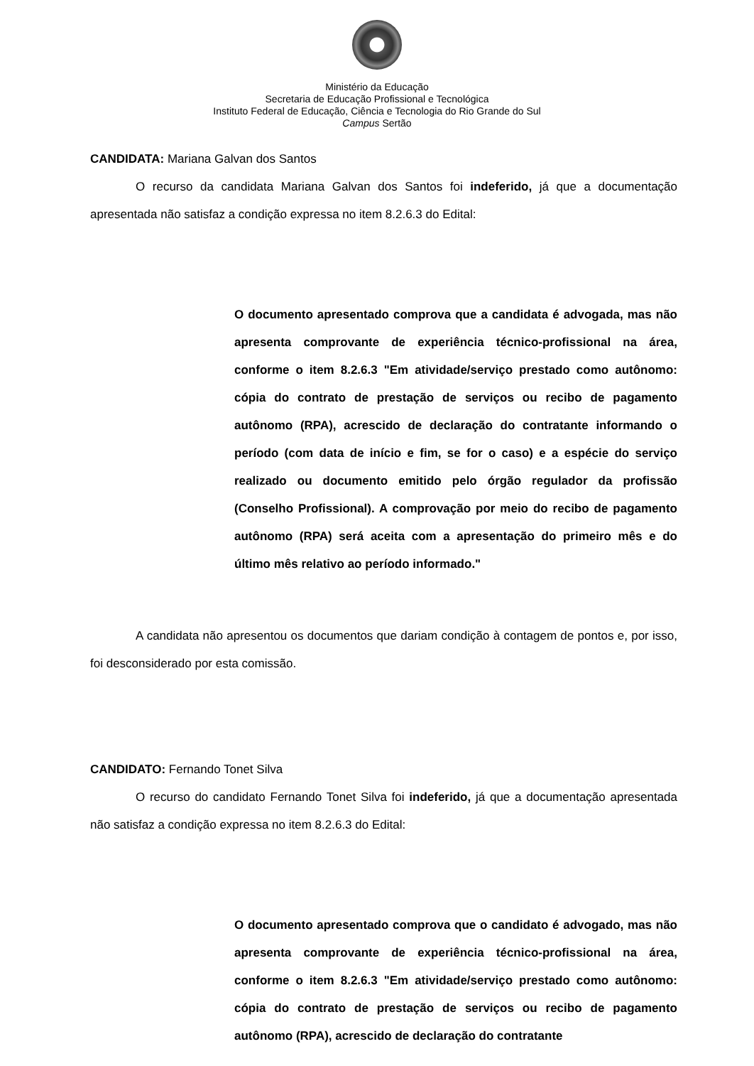Ministério da Educação
Secretaria de Educação Profissional e Tecnológica
Instituto Federal de Educação, Ciência e Tecnologia do Rio Grande do Sul
Campus Sertão
CANDIDATA: Mariana Galvan dos Santos
O recurso da candidata Mariana Galvan dos Santos foi indeferido, já que a documentação apresentada não satisfaz a condição expressa no item 8.2.6.3 do Edital:
O documento apresentado comprova que a candidata é advogada, mas não apresenta comprovante de experiência técnico-profissional na área, conforme o item 8.2.6.3 "Em atividade/serviço prestado como autônomo: cópia do contrato de prestação de serviços ou recibo de pagamento autônomo (RPA), acrescido de declaração do contratante informando o período (com data de início e fim, se for o caso) e a espécie do serviço realizado ou documento emitido pelo órgão regulador da profissão (Conselho Profissional). A comprovação por meio do recibo de pagamento autônomo (RPA) será aceita com a apresentação do primeiro mês e do último mês relativo ao período informado."
A candidata não apresentou os documentos que dariam condição à contagem de pontos e, por isso, foi desconsiderado por esta comissão.
CANDIDATO: Fernando Tonet Silva
O recurso do candidato Fernando Tonet Silva foi indeferido, já que a documentação apresentada não satisfaz a condição expressa no item 8.2.6.3 do Edital:
O documento apresentado comprova que o candidato é advogado, mas não apresenta comprovante de experiência técnico-profissional na área, conforme o item 8.2.6.3 "Em atividade/serviço prestado como autônomo: cópia do contrato de prestação de serviços ou recibo de pagamento autônomo (RPA), acrescido de declaração do contratante